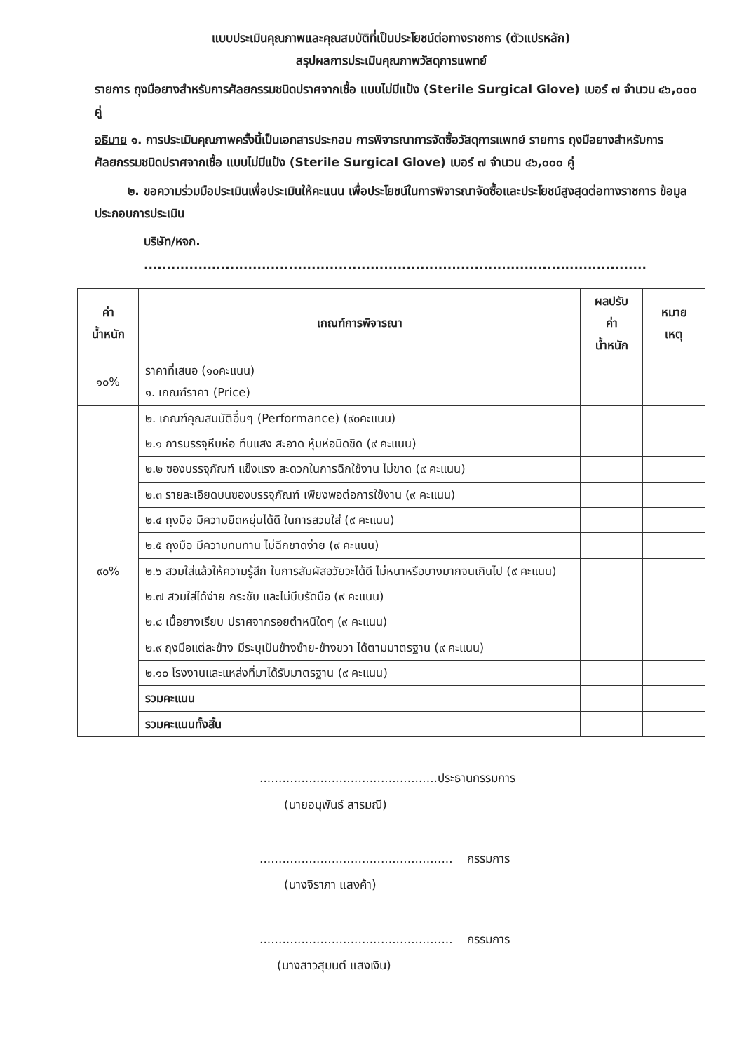แบบประเมินคุณภาพและคุณสมบัติที่เป็นประโยชน์ต่อทางราชการ (ตัวแปรหลัก)
สรุปผลการประเมินคุณภาพวัสดุการแพทย์
รายการ ถุงมือยางสำหรับการศัลยกรรมชนิดปราศจากเชื้อ แบบไม่มีแป้ง (Sterile Surgical Glove) เบอร์ ๗ จำนวน ๔๖,๐๐๐ คู่
อธิบาย ๑. การประเมินคุณภาพครั้งนี้เป็นเอกสารประกอบ การพิจารณาการจัดซื้อวัสดุการแพทย์ รายการ ถุงมือยางสำหรับการศัลยกรรมชนิดปราศจากเชื้อ แบบไม่มีแป้ง (Sterile Surgical Glove) เบอร์ ๗ จำนวน ๔๖,๐๐๐ คู่
๒. ขอความร่วมมือประเมินเพื่อประเมินให้คะแนน เพื่อประโยชน์ในการพิจารณาจัดซื้อและประโยชน์สูงสุดต่อทางราชการ ข้อมูลประกอบการประเมิน
บริษัท/หจก. ...............................................................................................................
| ค่า น้ำหนัก | เกณฑ์การพิจารณา | ผลปรับ ค่า น้ำหนัก | หมาย เหตุ |
| --- | --- | --- | --- |
| ๑๐% | ราคาที่เสนอ (๑๐คะแนน) ๑. เกณฑ์ราคา (Price) | | |
| ๙๐% | ๒. เกณฑ์คุณสมบัติอื่นๆ (Performance) (๙๐คะแนน) | | |
| | ๒.๑ การบรรจุหีบห่อ ทึบแสง สะอาด หุ้มห่อมิดชิด (๙ คะแนน) | | |
| | ๒.๒ ซองบรรจุภัณฑ์ แข็งแรง สะดวกในการฉีกใช้งาน ไม่ขาด (๙ คะแนน) | | |
| | ๒.๓ รายละเอียดบนซองบรรจุภัณฑ์ เพียงพอต่อการใช้งาน (๙ คะแนน) | | |
| | ๒.๔ ถุงมือ มีความยืดหยุ่นได้ดี ในการสวมใส่ (๙ คะแนน) | | |
| | ๒.๕ ถุงมือ มีความทนทาน ไม่ฉีกขาดง่าย (๙ คะแนน) | | |
| | ๒.๖ สวมใส่แล้วให้ความรู้สึก ในการสัมผัสอวัยวะได้ดี ไม่หนาหรือบางมากจนเกินไป (๙ คะแนน) | | |
| | ๒.๗ สวมใส่ได้ง่าย กระชับ และไม่บีบรัดมือ (๙ คะแนน) | | |
| | ๒.๘ เนื้อยางเรียบ ปราศจากรอยตำหนิใดๆ (๙ คะแนน) | | |
| | ๒.๙ ถุงมือแต่ละข้าง มีระบุเป็นข้างซ้าย-ข้างขวา ได้ตามมาตรฐาน (๙ คะแนน) | | |
| | ๒.๑๐ โรงงานและแหล่งที่มาได้รับมาตรฐาน (๙ คะแนน) | | |
| | รวมคะแนน | | |
| | รวมคะแนนทั้งสิ้น | | |
...............................................ประธานกรรมการ
(นายอนุพันธ์ สารมณี)
................................................... กรรมการ
(นางจิราภา แสงค้า)
................................................... กรรมการ
(นางสาวสุมนต์ แสงเงิน)